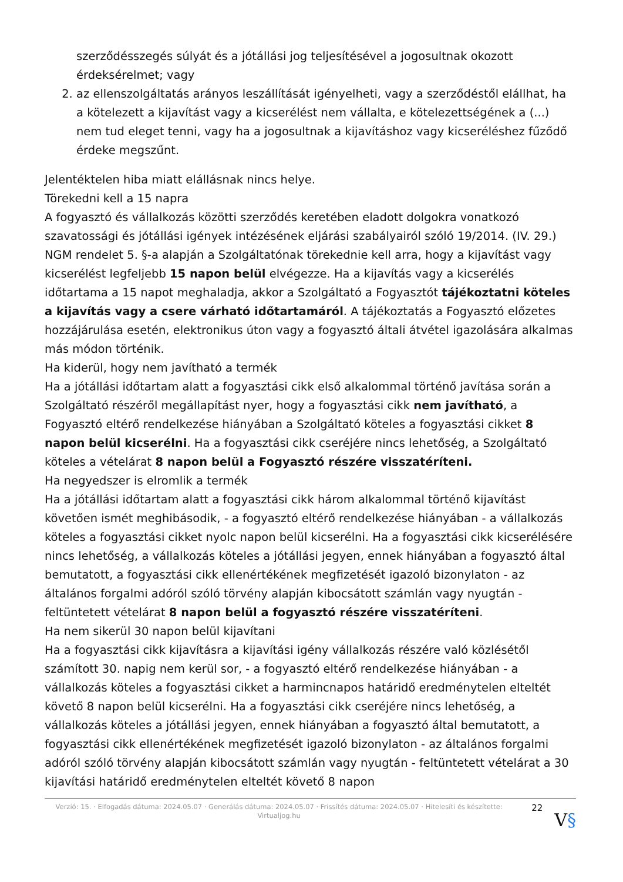szerződésszegés súlyát és a jótállási jog teljesítésével a jogosultnak okozott érdeksérelmet; vagy
2. az ellenszolgáltatás arányos leszállítását igényelheti, vagy a szerződéstől elállhat, ha a kötelezett a kijavítást vagy a kicserélést nem vállalta, e kötelezettségének a (...) nem tud eleget tenni, vagy ha a jogosultnak a kijavításhoz vagy kicseréléshez fűződő érdeke megszűnt.
Jelentéktelen hiba miatt elállásnak nincs helye.
Törekedni kell a 15 napra
A fogyasztó és vállalkozás közötti szerződés keretében eladott dolgokra vonatkozó szavatossági és jótállási igények intézésének eljárási szabályairól szóló 19/2014. (IV. 29.) NGM rendelet 5. §-a alapján a Szolgáltatónak törekednie kell arra, hogy a kijavítást vagy kicserélést legfeljebb 15 napon belül elvégezze. Ha a kijavítás vagy a kicserélés időtartama a 15 napot meghaladja, akkor a Szolgáltató a Fogyasztót tájékoztatni köteles a kijavítás vagy a csere várható időtartamáról. A tájékoztatás a Fogyasztó előzetes hozzájárulása esetén, elektronikus úton vagy a fogyasztó általi átvétel igazolására alkalmas más módon történik.
Ha kiderül, hogy nem javítható a termék
Ha a jótállási időtartam alatt a fogyasztási cikk első alkalommal történő javítása során a Szolgáltató részéről megállapítást nyer, hogy a fogyasztási cikk nem javítható, a Fogyasztó eltérő rendelkezése hiányában a Szolgáltató köteles a fogyasztási cikket 8 napon belül kicserélni. Ha a fogyasztási cikk cseréjére nincs lehetőség, a Szolgáltató köteles a vételárat 8 napon belül a Fogyasztó részére visszatéríteni.
Ha negyedszer is elromlik a termék
Ha a jótállási időtartam alatt a fogyasztási cikk három alkalommal történő kijavítást követően ismét meghibásodik, - a fogyasztó eltérő rendelkezése hiányában - a vállalkozás köteles a fogyasztási cikket nyolc napon belül kicserélni. Ha a fogyasztási cikk kicserélésére nincs lehetőség, a vállalkozás köteles a jótállási jegyen, ennek hiányában a fogyasztó által bemutatott, a fogyasztási cikk ellenértékének megfizetését igazoló bizonylaton - az általános forgalmi adóról szóló törvény alapján kibocsátott számlán vagy nyugtán - feltüntetett vételárat 8 napon belül a fogyasztó részére visszatéríteni.
Ha nem sikerül 30 napon belül kijavítani
Ha a fogyasztási cikk kijavításra a kijavítási igény vállalkozás részére való közlésétől számított 30. napig nem kerül sor, - a fogyasztó eltérő rendelkezése hiányában - a vállalkozás köteles a fogyasztási cikket a harmincnapos határidő eredménytelen elteltét követő 8 napon belül kicserélni. Ha a fogyasztási cikk cseréjére nincs lehetőség, a vállalkozás köteles a jótállási jegyen, ennek hiányában a fogyasztó által bemutatott, a fogyasztási cikk ellenértékének megfizetését igazoló bizonylaton - az általános forgalmi adóról szóló törvény alapján kibocsátott számlán vagy nyugtán - feltüntetett vételárat a 30 kijavítási határidő eredménytelen elteltét követő 8 napon
Verzió: 15. · Elfogadás dátuma: 2024.05.07 · Generálás dátuma: 2024.05.07 · Frissítés dátuma: 2024.05.07 · Hitelesíti és készítette: Virtualjog.hu
22
V§